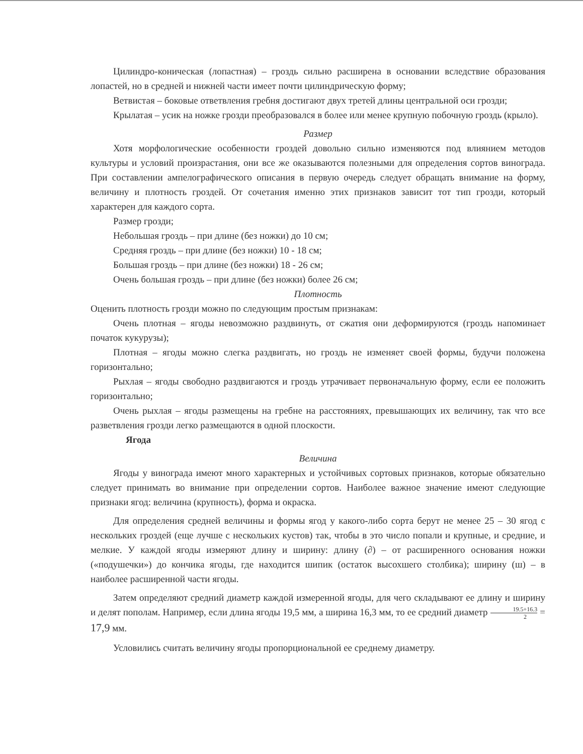Цилиндро-коническая (лопастная) – гроздь сильно расширена в основании вследствие образования лопастей, но в средней и нижней части имеет почти цилиндрическую форму;
Ветвистая – боковые ответвления гребня достигают двух третей длины центральной оси грозди;
Крылатая – усик на ножке грозди преобразовался в более или менее крупную побочную гроздь (крыло).
Размер
Хотя морфологические особенности гроздей довольно сильно изменяются под влиянием методов культуры и условий произрастания, они все же оказываются полезными для определения сортов винограда. При составлении ампелографического описания в первую очередь следует обращать внимание на форму, величину и плотность гроздей. От сочетания именно этих признаков зависит тот тип грозди, который характерен для каждого сорта.
Размер грозди;
Небольшая гроздь – при длине (без ножки) до 10 см;
Средняя гроздь – при длине (без ножки) 10 - 18 см;
Большая гроздь – при длине (без ножки) 18 - 26 см;
Очень большая гроздь – при длине (без ножки) более 26 см;
Плотность
Оценить плотность грозди можно по следующим простым признакам:
Очень плотная – ягоды невозможно раздвинуть, от сжатия они деформируются (гроздь напоминает початок кукурузы);
Плотная – ягоды можно слегка раздвигать, но гроздь не изменяет своей формы, будучи положена горизонтально;
Рыхлая – ягоды свободно раздвигаются и гроздь утрачивает первоначальную форму, если ее положить горизонтально;
Очень рыхлая – ягоды размещены на гребне на расстояниях, превышающих их величину, так что все разветвления грозди легко размещаются в одной плоскости.
Ягода
Величина
Ягоды у винограда имеют много характерных и устойчивых сортовых признаков, которые обязательно следует принимать во внимание при определении сортов. Наиболее важное значение имеют следующие признаки ягод: величина (крупность), форма и окраска.
Для определения средней величины и формы ягод у какого-либо сорта берут не менее 25 – 30 ягод с нескольких гроздей (еще лучше с нескольких кустов) так, чтобы в это число попали и крупные, и средние, и мелкие. У каждой ягоды измеряют длину и ширину: длину (∂) – от расширенного основания ножки («подушечки») до кончика ягоды, где находится шипик (остаток высохшего столбика); ширину (ш) – в наиболее расширенной части ягоды.
Затем определяют средний диаметр каждой измеренной ягоды, для чего складывают ее длину и ширину и делят пополам. Например, если длина ягоды 19,5 мм, а ширина 16,3 мм, то ее средний диаметр 19.5+16.3 2 = 17,9 мм.
Условились считать величину ягоды пропорциональной ее среднему диаметру.